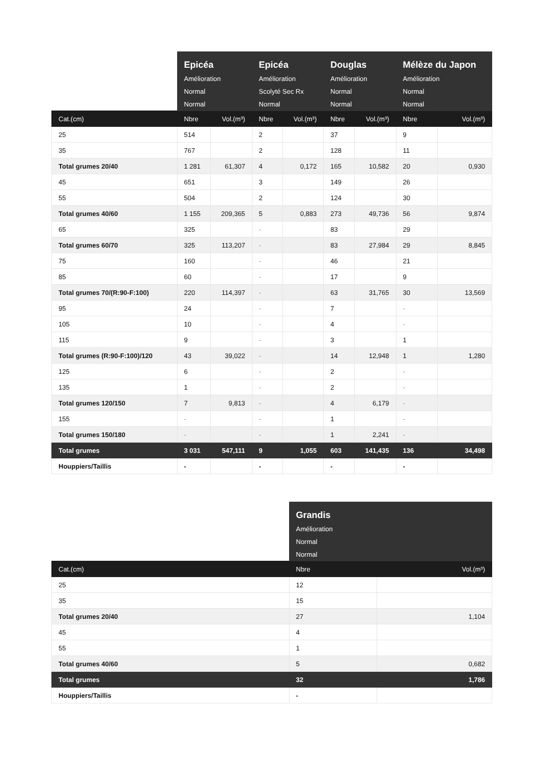| | Epicéa Amélioration Normal Normal | | Epicéa Amélioration Scolyté Sec Rx Normal | | Douglas Amélioration Normal Normal | | Mélèze du Japon Amélioration Normal Normal | |
| --- | --- | --- | --- | --- | --- | --- | --- | --- |
| Cat.(cm) | Nbre | Vol.(m³) | Nbre | Vol.(m³) | Nbre | Vol.(m³) | Nbre | Vol.(m³) |
| 25 | 514 | | 2 | | 37 | | 9 | |
| 35 | 767 | | 2 | | 128 | | 11 | |
| Total grumes 20/40 | 1 281 | 61,307 | 4 | 0,172 | 165 | 10,582 | 20 | 0,930 |
| 45 | 651 | | 3 | | 149 | | 26 | |
| 55 | 504 | | 2 | | 124 | | 30 | |
| Total grumes 40/60 | 1 155 | 209,365 | 5 | 0,883 | 273 | 49,736 | 56 | 9,874 |
| 65 | 325 | | - | | 83 | | 29 | |
| Total grumes 60/70 | 325 | 113,207 | - | | 83 | 27,984 | 29 | 8,845 |
| 75 | 160 | | - | | 46 | | 21 | |
| 85 | 60 | | - | | 17 | | 9 | |
| Total grumes 70/(R:90-F:100) | 220 | 114,397 | - | | 63 | 31,765 | 30 | 13,569 |
| 95 | 24 | | - | | 7 | | - | |
| 105 | 10 | | - | | 4 | | - | |
| 115 | 9 | | - | | 3 | | 1 | |
| Total grumes (R:90-F:100)/120 | 43 | 39,022 | - | | 14 | 12,948 | 1 | 1,280 |
| 125 | 6 | | - | | 2 | | - | |
| 135 | 1 | | - | | 2 | | - | |
| Total grumes 120/150 | 7 | 9,813 | - | | 4 | 6,179 | - | |
| 155 | - | | - | | 1 | | - | |
| Total grumes 150/180 | - | | - | | 1 | 2,241 | - | |
| Total grumes | 3 031 | 547,111 | 9 | 1,055 | 603 | 141,435 | 136 | 34,498 |
| Houppiers/Taillis | - | | - | | - | | - | |
| | Grandis Amélioration Normal Normal | |
| --- | --- | --- |
| Cat.(cm) | Nbre | Vol.(m³) |
| 25 | 12 | |
| 35 | 15 | |
| Total grumes 20/40 | 27 | 1,104 |
| 45 | 4 | |
| 55 | 1 | |
| Total grumes 40/60 | 5 | 0,682 |
| Total grumes | 32 | 1,786 |
| Houppiers/Taillis | - | |